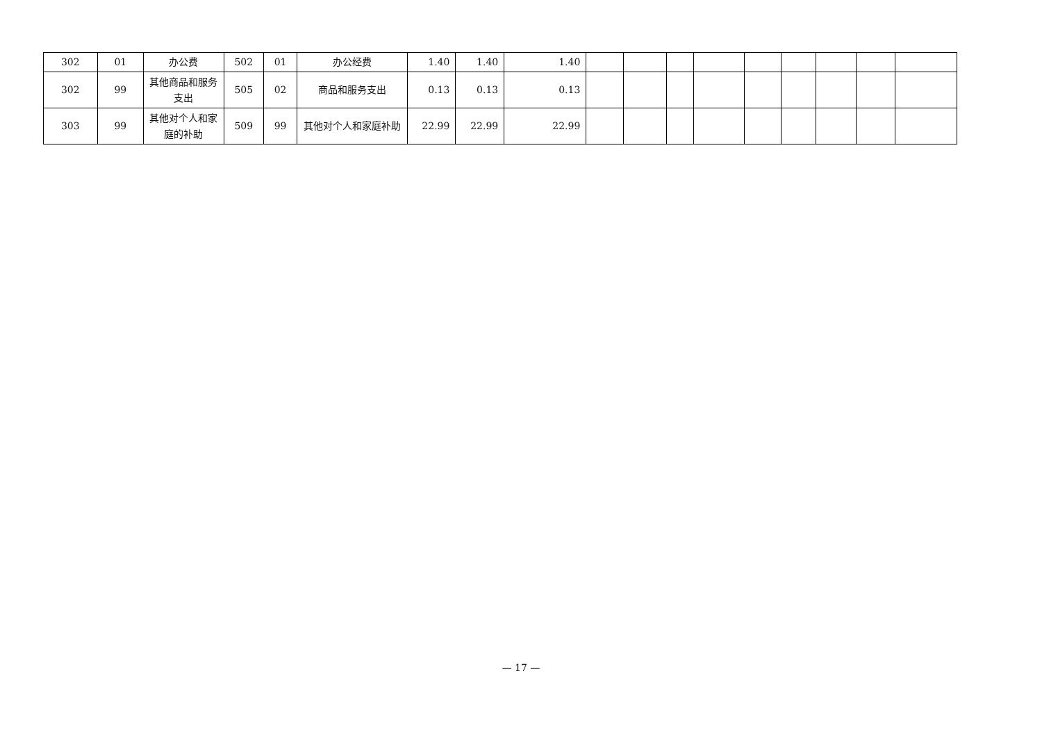| 302 | 01 | 办公费 | 502 | 01 | 办公经费 | 1.40 | 1.40 | 1.40 | | | | | | | | | |
| 302 | 99 | 其他商品和服务支出 | 505 | 02 | 商品和服务支出 | 0.13 | 0.13 | 0.13 | | | | | | | | | |
| 303 | 99 | 其他对个人和家庭的补助 | 509 | 99 | 其他对个人和家庭补助 | 22.99 | 22.99 | 22.99 | | | | | | | | | |
— 17 —